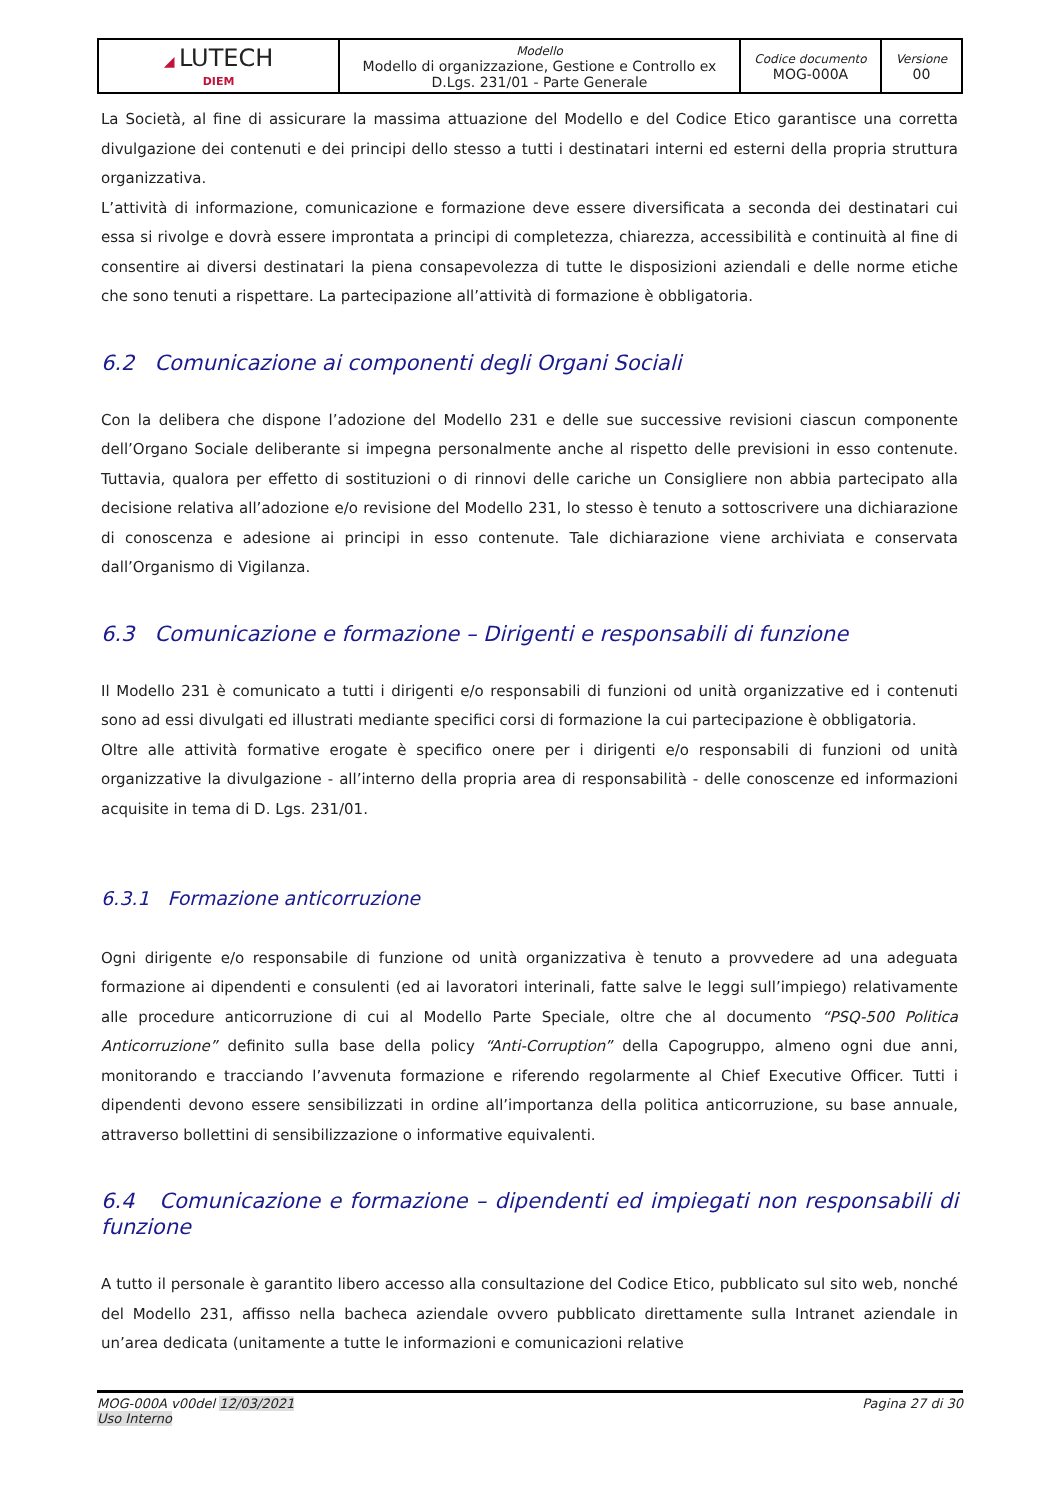| ◢ LUTECH DIEM | Modello Modello di organizzazione, Gestione e Controllo ex D.Lgs. 231/01 - Parte Generale | Codice documento MOG-000A | Versione 00 |
La Società, al fine di assicurare la massima attuazione del Modello e del Codice Etico garantisce una corretta divulgazione dei contenuti e dei principi dello stesso a tutti i destinatari interni ed esterni della propria struttura organizzativa.
L’attività di informazione, comunicazione e formazione deve essere diversificata a seconda dei destinatari cui essa si rivolge e dovrà essere improntata a principi di completezza, chiarezza, accessibilità e continuità al fine di consentire ai diversi destinatari la piena consapevolezza di tutte le disposizioni aziendali e delle norme etiche che sono tenuti a rispettare. La partecipazione all’attività di formazione è obbligatoria.
6.2 Comunicazione ai componenti degli Organi Sociali
Con la delibera che dispone l’adozione del Modello 231 e delle sue successive revisioni ciascun componente dell’Organo Sociale deliberante si impegna personalmente anche al rispetto delle previsioni in esso contenute. Tuttavia, qualora per effetto di sostituzioni o di rinnovi delle cariche un Consigliere non abbia partecipato alla decisione relativa all’adozione e/o revisione del Modello 231, lo stesso è tenuto a sottoscrivere una dichiarazione di conoscenza e adesione ai principi in esso contenute. Tale dichiarazione viene archiviata e conservata dall’Organismo di Vigilanza.
6.3 Comunicazione e formazione – Dirigenti e responsabili di funzione
Il Modello 231 è comunicato a tutti i dirigenti e/o responsabili di funzioni od unità organizzative ed i contenuti sono ad essi divulgati ed illustrati mediante specifici corsi di formazione la cui partecipazione è obbligatoria.
Oltre alle attività formative erogate è specifico onere per i dirigenti e/o responsabili di funzioni od unità organizzative la divulgazione - all’interno della propria area di responsabilità - delle conoscenze ed informazioni acquisite in tema di D. Lgs. 231/01.
6.3.1 Formazione anticorruzione
Ogni dirigente e/o responsabile di funzione od unità organizzativa è tenuto a provvedere ad una adeguata formazione ai dipendenti e consulenti (ed ai lavoratori interinali, fatte salve le leggi sull’impiego) relativamente alle procedure anticorruzione di cui al Modello Parte Speciale, oltre che al documento “PSQ-500 Politica Anticorruzione” definito sulla base della policy “Anti-Corruption” della Capogruppo, almeno ogni due anni, monitorando e tracciando l’avvenuta formazione e riferendo regolarmente al Chief Executive Officer. Tutti i dipendenti devono essere sensibilizzati in ordine all’importanza della politica anticorruzione, su base annuale, attraverso bollettini di sensibilizzazione o informative equivalenti.
6.4 Comunicazione e formazione – dipendenti ed impiegati non responsabili di funzione
A tutto il personale è garantito libero accesso alla consultazione del Codice Etico, pubblicato sul sito web, nonché del Modello 231, affisso nella bacheca aziendale ovvero pubblicato direttamente sulla Intranet aziendale in un’area dedicata (unitamente a tutte le informazioni e comunicazioni relative
MOG-000A v00del 12/03/2021
Uso Interno
Pagina 27 di 30